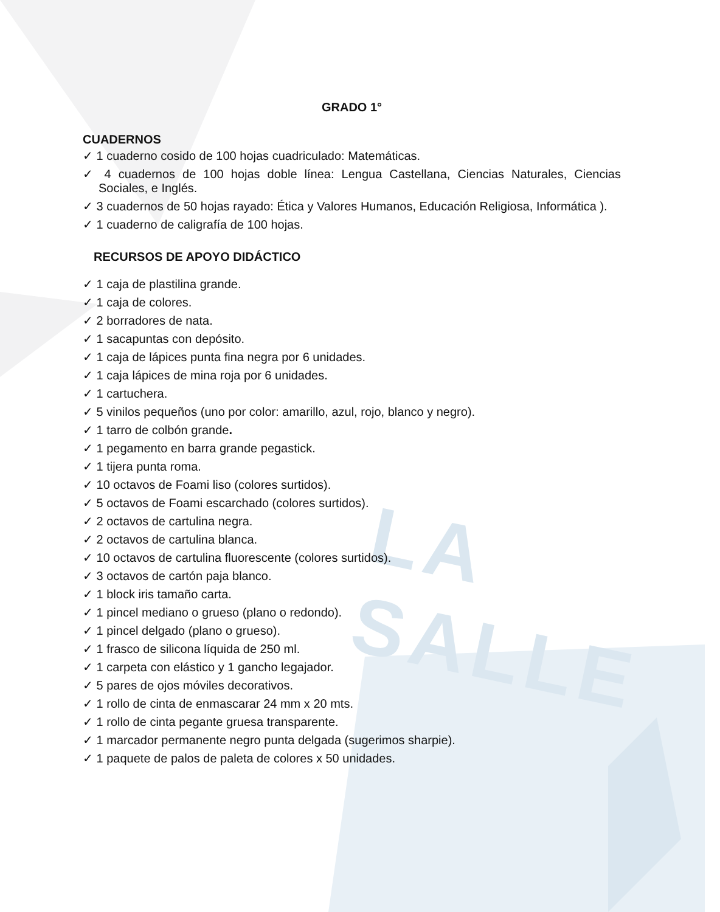LA SALLE
GRADO 1°
CUADERNOS
✓ 1 cuaderno cosido de 100 hojas cuadriculado: Matemáticas.
✓ 4 cuadernos de 100 hojas doble línea: Lengua Castellana, Ciencias Naturales, Ciencias Sociales, e Inglés.
✓ 3 cuadernos de 50 hojas rayado: Ética y Valores Humanos, Educación Religiosa, Informática ).
✓ 1 cuaderno de caligrafía de 100 hojas.
RECURSOS DE APOYO DIDÁCTICO
✓ 1 caja de plastilina grande.
✓ 1 caja de colores.
✓ 2 borradores de nata.
✓ 1 sacapuntas con depósito.
✓ 1 caja de lápices punta fina negra por 6 unidades.
✓ 1 caja lápices de mina roja por 6 unidades.
✓ 1 cartuchera.
✓ 5 vinilos pequeños (uno por color: amarillo, azul, rojo, blanco y negro).
✓ 1 tarro de colbón grande.
✓ 1 pegamento en barra grande pegastick.
✓ 1 tijera punta roma.
✓ 10 octavos de Foami liso (colores surtidos).
✓ 5 octavos de Foami escarchado (colores surtidos).
✓ 2 octavos de cartulina negra.
✓ 2 octavos de cartulina blanca.
✓ 10 octavos de cartulina fluorescente (colores surtidos).
✓ 3 octavos de cartón paja blanco.
✓ 1 block iris tamaño carta.
✓ 1 pincel mediano o grueso (plano o redondo).
✓ 1 pincel delgado (plano o grueso).
✓ 1 frasco de silicona líquida de 250 ml.
✓ 1 carpeta con elástico y 1 gancho legajador.
✓ 5 pares de ojos móviles decorativos.
✓ 1 rollo de cinta de enmascarar 24 mm x 20 mts.
✓ 1 rollo de cinta pegante gruesa transparente.
✓ 1 marcador permanente negro punta delgada (sugerimos sharpie).
✓ 1 paquete de palos de paleta de colores x 50 unidades.